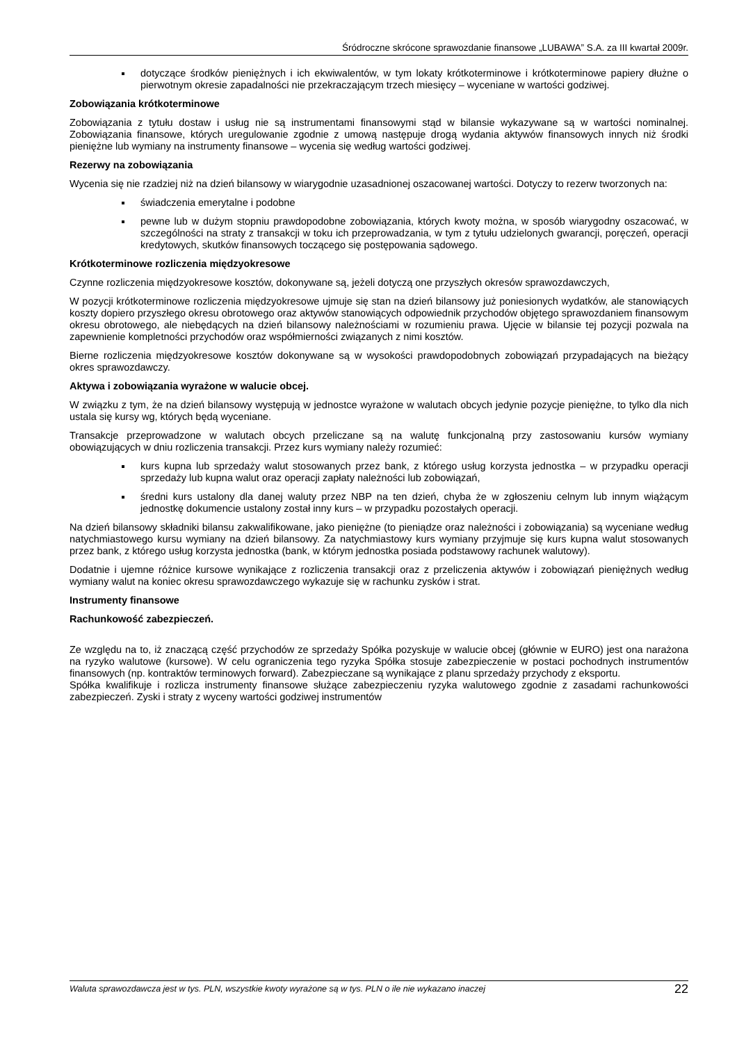Śródroczne skrócone sprawozdanie finansowe „LUBAWA” S.A. za III kwartał 2009r.
dotyczące środków pieniężnych i ich ekwiwalentów, w tym lokaty krótkoterminowe i krótkoterminowe papiery dłużne o pierwotnym okresie zapadalności nie przekraczającym trzech miesięcy – wyceniane w wartości godziwej.
Zobowiązania krótkoterminowe
Zobowiązania z tytułu dostaw i usług nie są instrumentami finansowymi stąd w bilansie wykazywane są w wartości nominalnej. Zobowiązania finansowe, których uregulowanie zgodnie z umową następuje drogą wydania aktywów finansowych innych niż środki pieniężne lub wymiany na instrumenty finansowe – wycenia się według wartości godziwej.
Rezerwy na zobowiązania
Wycenia się nie rzadziej niż na dzień bilansowy w wiarygodnie uzasadnionej oszacowanej wartości. Dotyczy to rezerw tworzonych na:
świadczenia emerytalne i podobne
pewne lub w dużym stopniu prawdopodobne zobowiązania, których kwoty można, w sposób wiarygodny oszacować, w szczególności na straty z transakcji w toku ich przeprowadzania, w tym z tytułu udzielonych gwarancji, poręczeń, operacji kredytowych, skutków finansowych toczącego się postępowania sądowego.
Krótkoterminowe rozliczenia międzyokresowe
Czynne rozliczenia międzyokresowe kosztów, dokonywane są, jeżeli dotyczą one przyszłych okresów sprawozdawczych,
W pozycji krótkoterminowe rozliczenia międzyokresowe ujmuje się stan na dzień bilansowy już poniesionych wydatków, ale stanowiących koszty dopiero przyszłego okresu obrotowego oraz aktywów stanowiących odpowiednik przychodów objętego sprawozdaniem finansowym okresu obrotowego, ale niebędących na dzień bilansowy należnościami w rozumieniu prawa. Ujęcie w bilansie tej pozycji pozwala na zapewnienie kompletności przychodów oraz współmierności związanych z nimi kosztów.
Bierne rozliczenia międzyokresowe kosztów dokonywane są w wysokości prawdopodobnych zobowiązań przypadających na bieżący okres sprawozdawczy.
Aktywa i zobowiązania wyrażone w walucie obcej.
W związku z tym, że na dzień bilansowy występują w jednostce wyrażone w walutach obcych jedynie pozycje pieniężne, to tylko dla nich ustala się kursy wg, których będą wyceniane.
Transakcje przeprowadzone w walutach obcych przeliczane są na walutę funkcjonalną przy zastosowaniu kursów wymiany obowiązujących w dniu rozliczenia transakcji. Przez kurs wymiany należy rozumieć:
kurs kupna lub sprzedaży walut stosowanych przez bank, z którego usług korzysta jednostka – w przypadku operacji sprzedaży lub kupna walut oraz operacji zapłaty należności lub zobowiązań,
średni kurs ustalony dla danej waluty przez NBP na ten dzień, chyba że w zgłoszeniu celnym lub innym wiążącym jednostkę dokumencie ustalony został inny kurs – w przypadku pozostałych operacji.
Na dzień bilansowy składniki bilansu zakwalifikowane, jako pieniężne (to pieniądze oraz należności i zobowiązania) są wyceniane według natychmiastowego kursu wymiany na dzień bilansowy. Za natychmiastowy kurs wymiany przyjmuje się kurs kupna walut stosowanych przez bank, z którego usług korzysta jednostka (bank, w którym jednostka posiada podstawowy rachunek walutowy).
Dodatnie i ujemne różnice kursowe wynikające z rozliczenia transakcji oraz z przeliczenia aktywów i zobowiązań pieniężnych według wymiany walut na koniec okresu sprawozdawczego wykazuje się w rachunku zysków i strat.
Instrumenty finansowe
Rachunkowość zabezpieczeń.
Ze względu na to, iż znaczącą część przychodów ze sprzedaży Spółka pozyskuje w walucie obcej (głównie w EURO) jest ona narażona na ryzyko walutowe (kursowe). W celu ograniczenia tego ryzyka Spółka stosuje zabezpieczenie w postaci pochodnych instrumentów finansowych (np. kontraktów terminowych forward). Zabezpieczane są wynikające z planu sprzedaży przychody z eksportu.
Spółka kwalifikuje i rozlicza instrumenty finansowe służące zabezpieczeniu ryzyka walutowego zgodnie z zasadami rachunkowości zabezpieczeń. Zyski i straty z wyceny wartości godziwej instrumentów
Waluta sprawozdawcza jest w tys. PLN, wszystkie kwoty wyrażone są w tys. PLN o ile nie wykazano inaczej 22